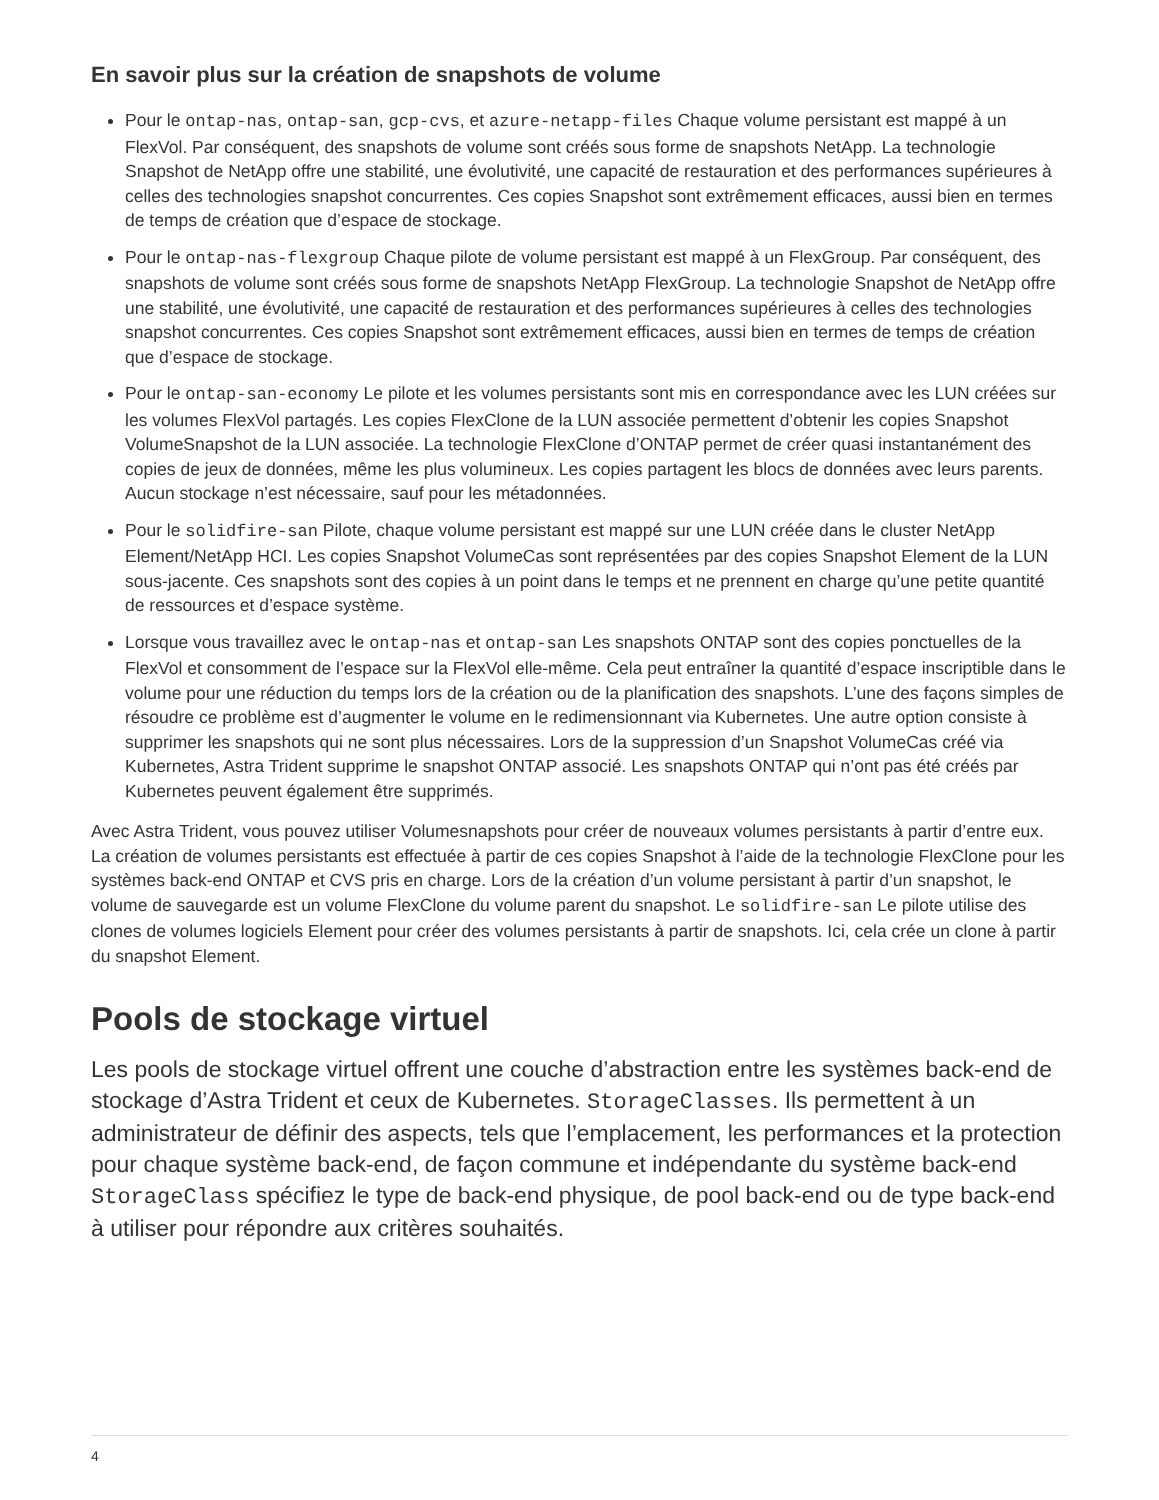En savoir plus sur la création de snapshots de volume
Pour le ontap-nas, ontap-san, gcp-cvs, et azure-netapp-files Chaque volume persistant est mappé à un FlexVol. Par conséquent, des snapshots de volume sont créés sous forme de snapshots NetApp. La technologie Snapshot de NetApp offre une stabilité, une évolutivité, une capacité de restauration et des performances supérieures à celles des technologies snapshot concurrentes. Ces copies Snapshot sont extrêmement efficaces, aussi bien en termes de temps de création que d’espace de stockage.
Pour le ontap-nas-flexgroup Chaque pilote de volume persistant est mappé à un FlexGroup. Par conséquent, des snapshots de volume sont créés sous forme de snapshots NetApp FlexGroup. La technologie Snapshot de NetApp offre une stabilité, une évolutivité, une capacité de restauration et des performances supérieures à celles des technologies snapshot concurrentes. Ces copies Snapshot sont extrêmement efficaces, aussi bien en termes de temps de création que d’espace de stockage.
Pour le ontap-san-economy Le pilote et les volumes persistants sont mis en correspondance avec les LUN créées sur les volumes FlexVol partagés. Les copies FlexClone de la LUN associée permettent d’obtenir les copies Snapshot VolumeSnapshot de la LUN associée. La technologie FlexClone d’ONTAP permet de créer quasi instantanément des copies de jeux de données, même les plus volumineux. Les copies partagent les blocs de données avec leurs parents. Aucun stockage n’est nécessaire, sauf pour les métadonnées.
Pour le solidfire-san Pilote, chaque volume persistant est mappé sur une LUN créée dans le cluster NetApp Element/NetApp HCI. Les copies Snapshot VolumeCas sont représentées par des copies Snapshot Element de la LUN sous-jacente. Ces snapshots sont des copies à un point dans le temps et ne prennent en charge qu’une petite quantité de ressources et d’espace système.
Lorsque vous travaillez avec le ontap-nas et ontap-san Les snapshots ONTAP sont des copies ponctuelles de la FlexVol et consomment de l’espace sur la FlexVol elle-même. Cela peut entraîner la quantité d’espace inscriptible dans le volume pour une réduction du temps lors de la création ou de la planification des snapshots. L’une des façons simples de résoudre ce problème est d’augmenter le volume en le redimensionnant via Kubernetes. Une autre option consiste à supprimer les snapshots qui ne sont plus nécessaires. Lors de la suppression d’un Snapshot VolumeCas créé via Kubernetes, Astra Trident supprime le snapshot ONTAP associé. Les snapshots ONTAP qui n’ont pas été créés par Kubernetes peuvent également être supprimés.
Avec Astra Trident, vous pouvez utiliser Volumesnapshots pour créer de nouveaux volumes persistants à partir d’entre eux. La création de volumes persistants est effectuée à partir de ces copies Snapshot à l’aide de la technologie FlexClone pour les systèmes back-end ONTAP et CVS pris en charge. Lors de la création d’un volume persistant à partir d’un snapshot, le volume de sauvegarde est un volume FlexClone du volume parent du snapshot. Le solidfire-san Le pilote utilise des clones de volumes logiciels Element pour créer des volumes persistants à partir de snapshots. Ici, cela crée un clone à partir du snapshot Element.
Pools de stockage virtuel
Les pools de stockage virtuel offrent une couche d’abstraction entre les systèmes back-end de stockage d’Astra Trident et ceux de Kubernetes. StorageClasses. Ils permettent à un administrateur de définir des aspects, tels que l’emplacement, les performances et la protection pour chaque système back-end, de façon commune et indépendante du système back-end StorageClass spécifiez le type de back-end physique, de pool back-end ou de type back-end à utiliser pour répondre aux critères souhaités.
4